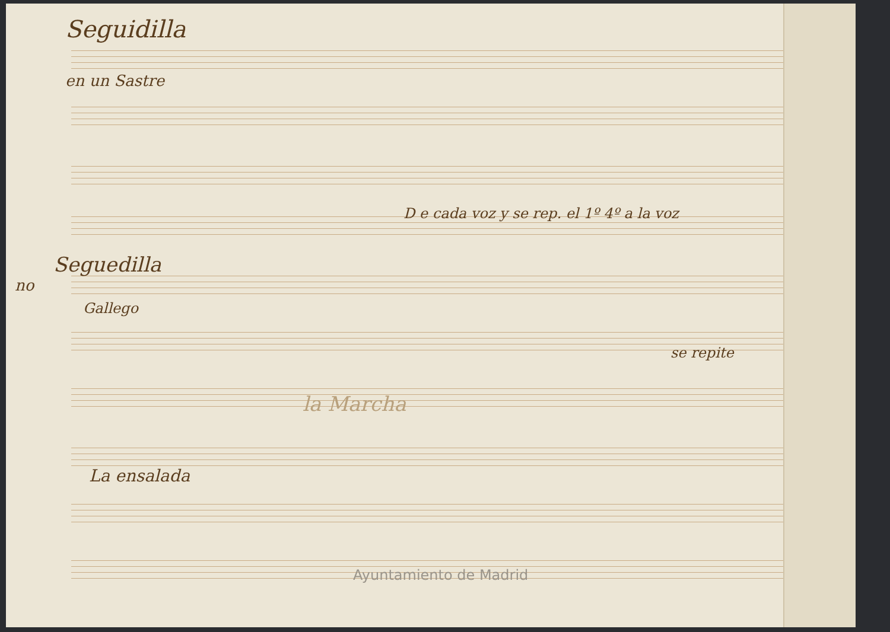Seguidilla
en un Sastre
D e cada voz y se rep. el 1º 4º a la voz
Seguedilla
no
Gallego
se repite
la Marcha
La ensalada
Ayuntamiento de Madrid